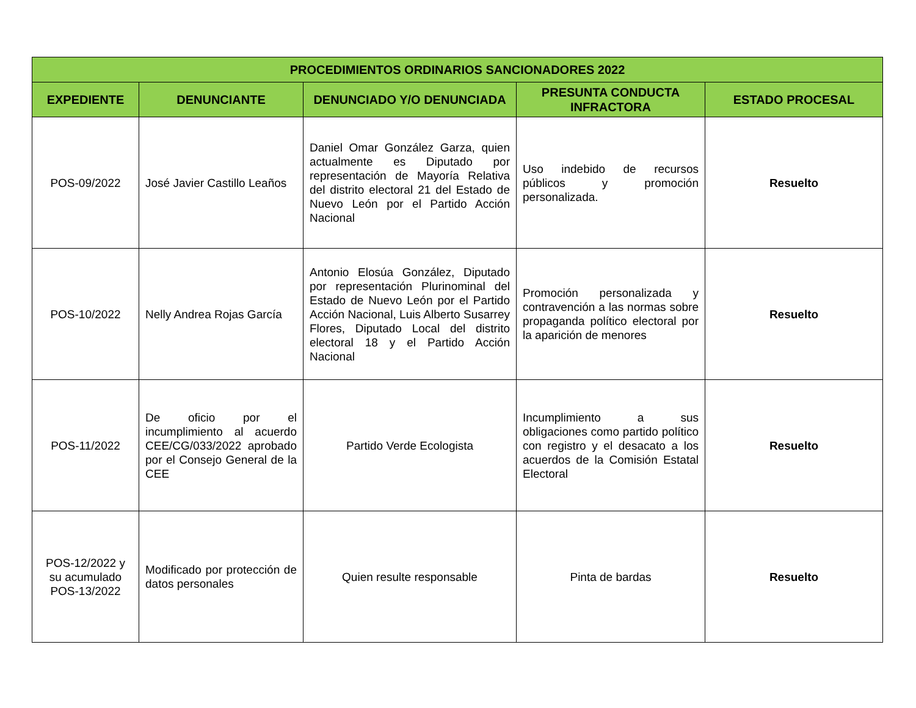| PROCEDIMIENTOS ORDINARIOS SANCIONADORES 2022 | | | | |
| --- | --- | --- | --- | --- |
| EXPEDIENTE | DENUNCIANTE | DENUNCIADO Y/O DENUNCIADA | PRESUNTA CONDUCTA INFRACTORA | ESTADO PROCESAL |
| POS-09/2022 | José Javier Castillo Leaños | Daniel Omar González Garza, quien actualmente es Diputado por representación de Mayoría Relativa del distrito electoral 21 del Estado de Nuevo León por el Partido Acción Nacional | Uso indebido de recursos públicos y promoción personalizada. | Resuelto |
| POS-10/2022 | Nelly Andrea Rojas García | Antonio Elosúa González, Diputado por representación Plurinominal del Estado de Nuevo León por el Partido Acción Nacional, Luis Alberto Susarrey Flores, Diputado Local del distrito electoral 18 y el Partido Acción Nacional | Promoción personalizada y contravención a las normas sobre propaganda político electoral por la aparición de menores | Resuelto |
| POS-11/2022 | De oficio por el incumplimiento al acuerdo CEE/CG/033/2022 aprobado por el Consejo General de la CEE | Partido Verde Ecologista | Incumplimiento a sus obligaciones como partido político con registro y el desacato a los acuerdos de la Comisión Estatal Electoral | Resuelto |
| POS-12/2022 y su acumulado POS-13/2022 | Modificado por protección de datos personales | Quien resulte responsable | Pinta de bardas | Resuelto |